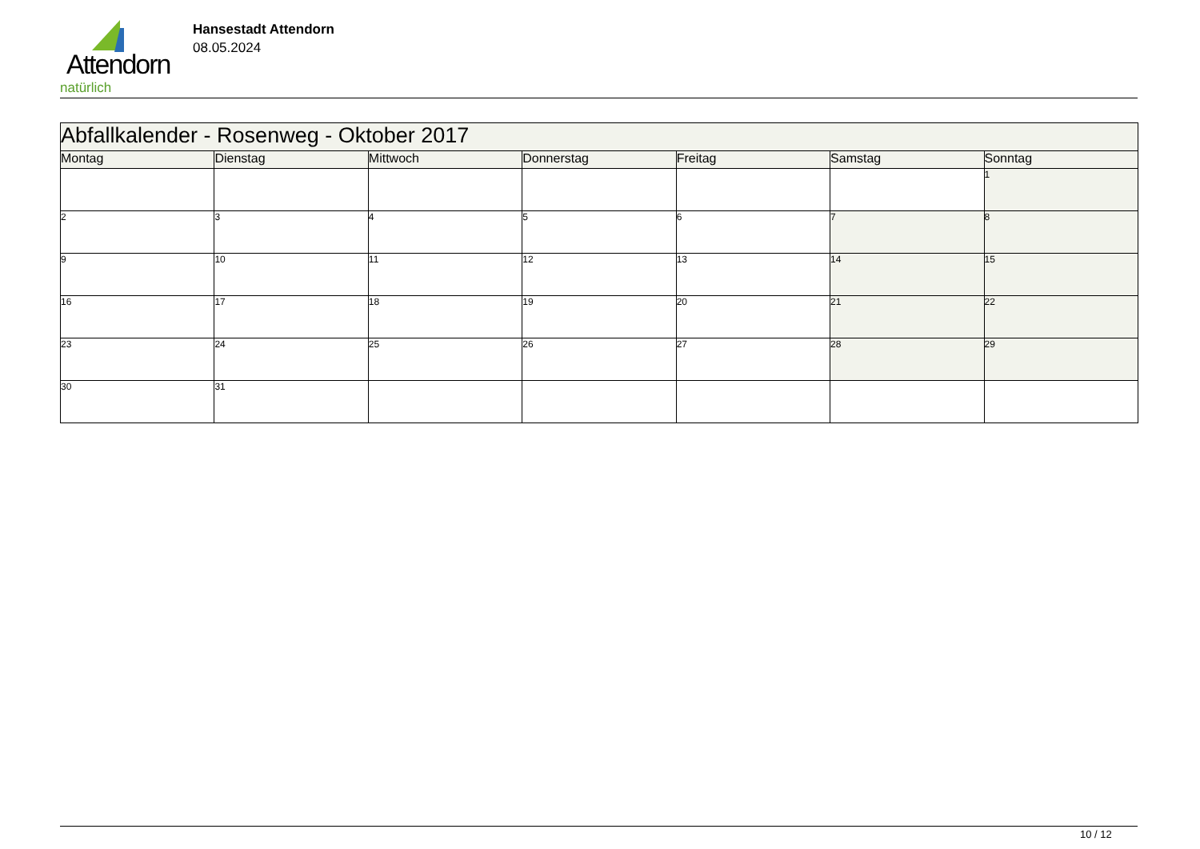Attendorn
natürlich
Hansestadt Attendorn
08.05.2024
| Abfallkalender - Rosenweg - Oktober 2017 | | | | | | |
| --- | --- | --- | --- | --- | --- | --- |
| Montag | Dienstag | Mittwoch | Donnerstag | Freitag | Samstag | Sonntag |
| | | | | | | 1 |
| 2 | 3 | 4 | 5 | 6 | 7 | 8 |
| 9 | 10 | 11 | 12 | 13 | 14 | 15 |
| 16 | 17 | 18 | 19 | 20 | 21 | 22 |
| 23 | 24 | 25 | 26 | 27 | 28 | 29 |
| 30 | 31 | | | | | |
10 / 12